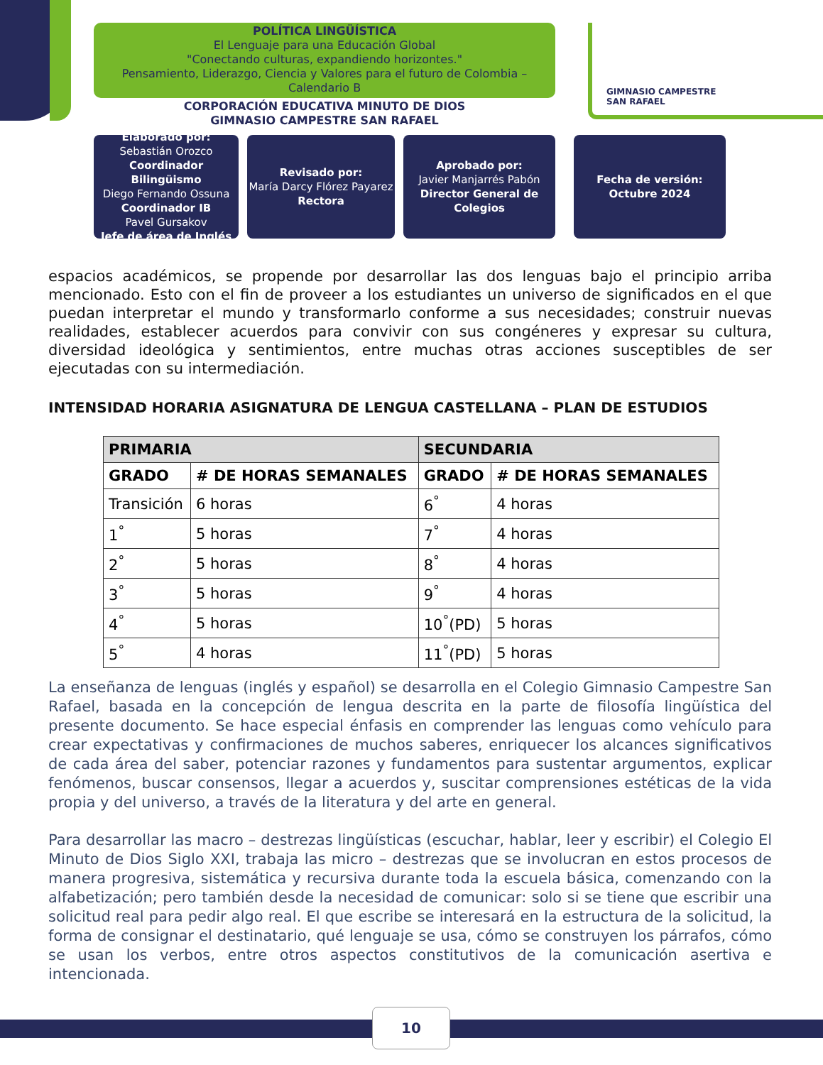GIMNASIO CAMPESTRE
SAN RAFAEL
POLÍTICA LINGÜÍSTICA
El Lenguaje para una Educación Global
"Conectando culturas, expandiendo horizontes."
Pensamiento, Liderazgo, Ciencia y Valores para el futuro de Colombia – Calendario B
CORPORACIÓN EDUCATIVA MINUTO DE DIOS
GIMNASIO CAMPESTRE SAN RAFAEL
Elaborado por:
Sebastián Orozco
Coordinador Bilingüismo
Diego Fernando Ossuna
Coordinador IB
Pavel Gursakov
Jefe de área de Inglés
Revisado por:
María Darcy Flórez Payarez
Rectora
Aprobado por:
Javier Manjarrés Pabón
Director General de Colegios
Fecha de versión:
Octubre 2024
espacios académicos, se propende por desarrollar las dos lenguas bajo el principio arriba mencionado. Esto con el fin de proveer a los estudiantes un universo de significados en el que puedan interpretar el mundo y transformarlo conforme a sus necesidades; construir nuevas realidades, establecer acuerdos para convivir con sus congéneres y expresar su cultura, diversidad ideológica y sentimientos, entre muchas otras acciones susceptibles de ser ejecutadas con su intermediación.
INTENSIDAD HORARIA ASIGNATURA DE LENGUA CASTELLANA – PLAN DE ESTUDIOS
| PRIMARIA | | SECUNDARIA | |
| --- | --- | --- | --- |
| GRADO | # DE HORAS SEMANALES | GRADO | # DE HORAS SEMANALES |
| Transición | 6 horas | 6<sup>°</sup> | 4 horas |
| 1<sup>°</sup> | 5 horas | 7<sup>°</sup> | 4 horas |
| 2<sup>°</sup> | 5 horas | 8<sup>°</sup> | 4 horas |
| 3<sup>°</sup> | 5 horas | 9<sup>°</sup> | 4 horas |
| 4<sup>°</sup> | 5 horas | 10<sup>°</sup>(PD) | 5 horas |
| 5<sup>°</sup> | 4 horas | 11<sup>°</sup>(PD) | 5 horas |
La enseñanza de lenguas (inglés y español) se desarrolla en el Colegio Gimnasio Campestre San Rafael, basada en la concepción de lengua descrita en la parte de filosofía lingüística del presente documento. Se hace especial énfasis en comprender las lenguas como vehículo para crear expectativas y confirmaciones de muchos saberes, enriquecer los alcances significativos de cada área del saber, potenciar razones y fundamentos para sustentar argumentos, explicar fenómenos, buscar consensos, llegar a acuerdos y, suscitar comprensiones estéticas de la vida propia y del universo, a través de la literatura y del arte en general.
Para desarrollar las macro – destrezas lingüísticas (escuchar, hablar, leer y escribir) el Colegio El Minuto de Dios Siglo XXI, trabaja las micro – destrezas que se involucran en estos procesos de manera progresiva, sistemática y recursiva durante toda la escuela básica, comenzando con la alfabetización; pero también desde la necesidad de comunicar: solo si se tiene que escribir una solicitud real para pedir algo real. El que escribe se interesará en la estructura de la solicitud, la forma de consignar el destinatario, qué lenguaje se usa, cómo se construyen los párrafos, cómo se usan los verbos, entre otros aspectos constitutivos de la comunicación asertiva e intencionada.
10